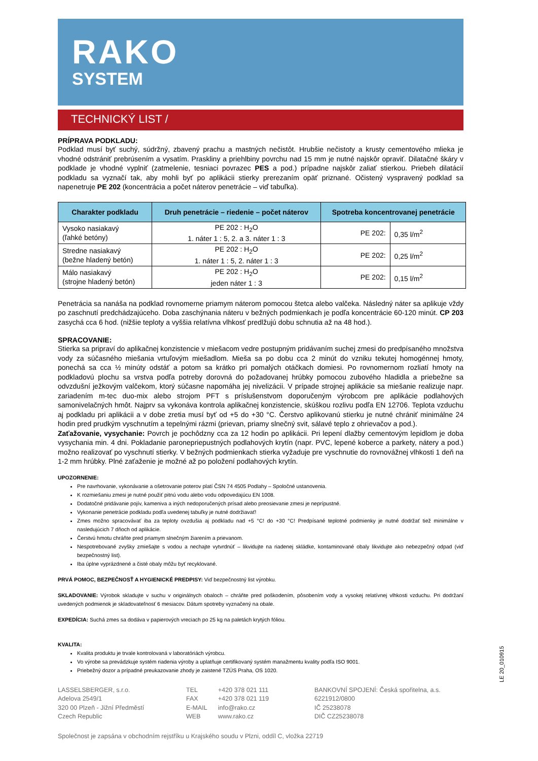RAKO
SYSTEM
TECHNICKÝ LIST /
PRÍPRAVA PODKLADU:
Podklad musí byť suchý, súdržný, zbavený prachu a mastných nečistôt. Hrubšie nečistoty a krusty cementového mlieka je vhodné odstrániť prebrúsením a vysatím. Praskliny a priehlbiny povrchu nad 15 mm je nutné najskôr opraviť. Dilatačné škáry v podklade je vhodné vyplniť (zatmelenie, tesniaci povrazec PES a pod.) prípadne najskôr zaliať stierkou. Priebeh dilatácií podkladu sa vyznačí tak, aby mohli byť po aplikácii stierky prerezaním opäť priznané. Očistený vyspravený podklad sa napenetruje PE 202 (koncentrácia a počet náterov penetrácie – viď tabuľka).
| Charakter podkladu | Druh penetrácie – riedenie – počet náterov | Spotreba koncentrovanej penetrácie | |
| --- | --- | --- | --- |
| Vysoko nasiakavý (ľahké betóny) | PE 202 : H<sub>2</sub>O 1. náter 1 : 5, 2. a 3. náter 1 : 3 | PE 202: | 0,35 l/m<sup>2</sup> |
| Stredne nasiakavý (bežne hladený betón) | PE 202 : H<sub>2</sub>O 1. náter 1 : 5, 2. náter 1 : 3 | PE 202: | 0,25 l/m<sup>2</sup> |
| Málo nasiakavý (strojne hladený betón) | PE 202 : H<sub>2</sub>O jeden náter 1 : 3 | PE 202: | 0,15 l/m<sup>2</sup> |
Penetrácia sa nanáša na podklad rovnomerne priamym náterom pomocou štetca alebo valčeka. Následný náter sa aplikuje vždy po zaschnutí predchádzajúceho. Doba zaschýnania náteru v bežných podmienkach je podľa koncentrácie 60-120 minút. CP 203 zasychá cca 6 hod. (nižšie teploty a vyššia relatívna vlhkosť predlžujú dobu schnutia až na 48 hod.).
SPRACOVANIE:
Stierka sa pripraví do aplikačnej konzistencie v miešacom vedre postupným pridávaním suchej zmesi do predpísaného množstva vody za súčasného miešania vrtuľovým miešadlom. Mieša sa po dobu cca 2 minút do vzniku tekutej homogénnej hmoty, ponechá sa cca ½ minúty odstáť a potom sa krátko pri pomalých otáčkach domiesi. Po rovnomernom rozliatí hmoty na podkladovú plochu sa vrstva podľa potreby dorovná do požadovanej hrúbky pomocou zubového hladidla a priebežne sa odvzdušní ježkovým valčekom, ktorý súčasne napomáha jej nivelizácii. V prípade strojnej aplikácie sa miešanie realizuje napr. zariadením m-tec duo-mix alebo strojom PFT s príslušenstvom doporučeným výrobcom pre aplikácie podlahových samonivelačných hmôt. Najprv sa vykonáva kontrola aplikačnej konzistencie, skúškou rozlivu podľa EN 12706. Teplota vzduchu aj podkladu pri aplikácii a v dobe zretia musí byť od +5 do +30 °C. Čerstvo aplikovanú stierku je nutné chrániť minimálne 24 hodin pred prudkým vyschnutím a tepelnými rázmi (prievan, priamy slnečný svit, sálavé teplo z ohrievačov a pod.).
Zaťažovanie, vysychanie: Povrch je pochôdzny cca za 12 hodin po aplikácii. Pri lepení dlažby cementovým lepidlom je doba vysychania min. 4 dni. Pokladanie paronepriepustných podlahových krytín (napr. PVC, lepené koberce a parkety, nátery a pod.) možno realizovať po vyschnutí stierky. V bežných podmienkach stierka vyžaduje pre vyschnutie do rovnovážnej vlhkosti 1 deň na 1-2 mm hrúbky. Plné zaťaženie je možné až po položení podlahových krytín.
UPOZORNENIE:
Pre navrhovanie, vykonávanie a ošetrovanie poterov platí ČSN 74 4505 Podlahy – Spoločné ustanovenia.
K rozmiešaniu zmesi je nutné použiť pitnú vodu alebo vodu odpovedajúcu EN 1008.
Dodatočné pridávanie pojív, kameniva a iných nedoporučených prísad alebo preosievanie zmesi je neprípustné.
Vykonanie penetrácie podkladu podľa uvedenej tabuľky je nutné dodržiavať!
Zmes možno spracovávať iba za teploty ovzdušia aj podkladu nad +5 °C! do +30 °C! Predpísané teplotné podmienky je nutné dodržať tiež minimálne v nasledujúcich 7 dňoch od aplikácie.
Čerstvú hmotu chráňte pred priamym slnečným žiarením a prievanom.
Nespotrebované zvyšky zmiešajte s vodou a nechajte vytvrdnúť – likvidujte na riadenej skládke, kontaminované obaly likvidujte ako nebezpečný odpad (viď bezpečnostný list).
Iba úplne vyprázdnené a čisté obaly môžu byť recyklované.
PRVÁ POMOC, BEZPEČNOSŤ A HYGIENICKÉ PREDPISY: Viď bezpečnostný list výrobku.
SKLADOVANIE: Výrobok skladujte v suchu v originálnych obaloch – chráňte pred poškodením, pôsobením vody a vysokej relatívnej vlhkosti vzduchu. Pri dodržaní uvedených podmienok je skladovateľnosť 6 mesiacov. Dátum spotreby vyznačený na obale.
EXPEDÍCIA: Suchá zmes sa dodáva v papierových vreciach po 25 kg na paletách krytých fóliou.
KVALITA:
Kvalita produktu je trvale kontrolovaná v laboratóriách výrobcu.
Vo výrobe sa prevádzkuje systém riadenia výroby a uplatňuje certifikovaný systém manažmentu kvality podľa ISO 9001.
Priebežný dozor a prípadné preukazovanie zhody je zaistené TZÚS Praha, OS 1020.
LASSELSBERGER, s.r.o.
Adelova 2549/1
320 00 Plzeň - Jižní Předměstí
Czech Republic
TEL
FAX
E-MAIL
WEB
+420 378 021 111
+420 378 021 119
info@rako.cz
www.rako.cz
BANKOVNÍ SPOJENÍ: Česká spořitelna, a.s.
6221912/0800
IČ 25238078
DIČ CZ25238078
Společnost je zapsána v obchodním rejstříku u Krajského soudu v Plzni, oddíl C, vložka 22719
LE 20_010915